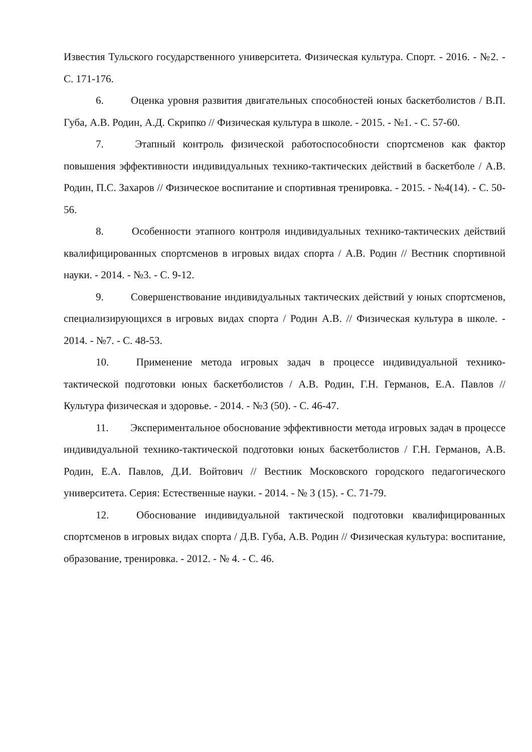Известия Тульского государственного университета. Физическая культура. Спорт. - 2016. - №2. - С. 171-176.
6. Оценка уровня развития двигательных способностей юных баскетболистов / В.П. Губа, А.В. Родин, А.Д. Скрипко // Физическая культура в школе. - 2015. - №1. - С. 57-60.
7. Этапный контроль физической работоспособности спортсменов как фактор повышения эффективности индивидуальных технико-тактических действий в баскетболе / А.В. Родин, П.С. Захаров // Физическое воспитание и спортивная тренировка. - 2015. - №4(14). - С. 50-56.
8. Особенности этапного контроля индивидуальных технико-тактических действий квалифицированных спортсменов в игровых видах спорта / А.В. Родин // Вестник спортивной науки. - 2014. - №3. - С. 9-12.
9. Совершенствование индивидуальных тактических действий у юных спортсменов, специализирующихся в игровых видах спорта / Родин А.В. // Физическая культура в школе. - 2014. - №7. - С. 48-53.
10. Применение метода игровых задач в процессе индивидуальной технико-тактической подготовки юных баскетболистов / А.В. Родин, Г.Н. Германов, Е.А. Павлов // Культура физическая и здоровье. - 2014. - №3 (50). - С. 46-47.
11. Экспериментальное обоснование эффективности метода игровых задач в процессе индивидуальной технико-тактической подготовки юных баскетболистов / Г.Н. Германов, А.В. Родин, Е.А. Павлов, Д.И. Войтович // Вестник Московского городского педагогического университета. Серия: Естественные науки. - 2014. - № 3 (15). - С. 71-79.
12. Обоснование индивидуальной тактической подготовки квалифицированных спортсменов в игровых видах спорта / Д.В. Губа, А.В. Родин // Физическая культура: воспитание, образование, тренировка. - 2012. - № 4. - С. 46.